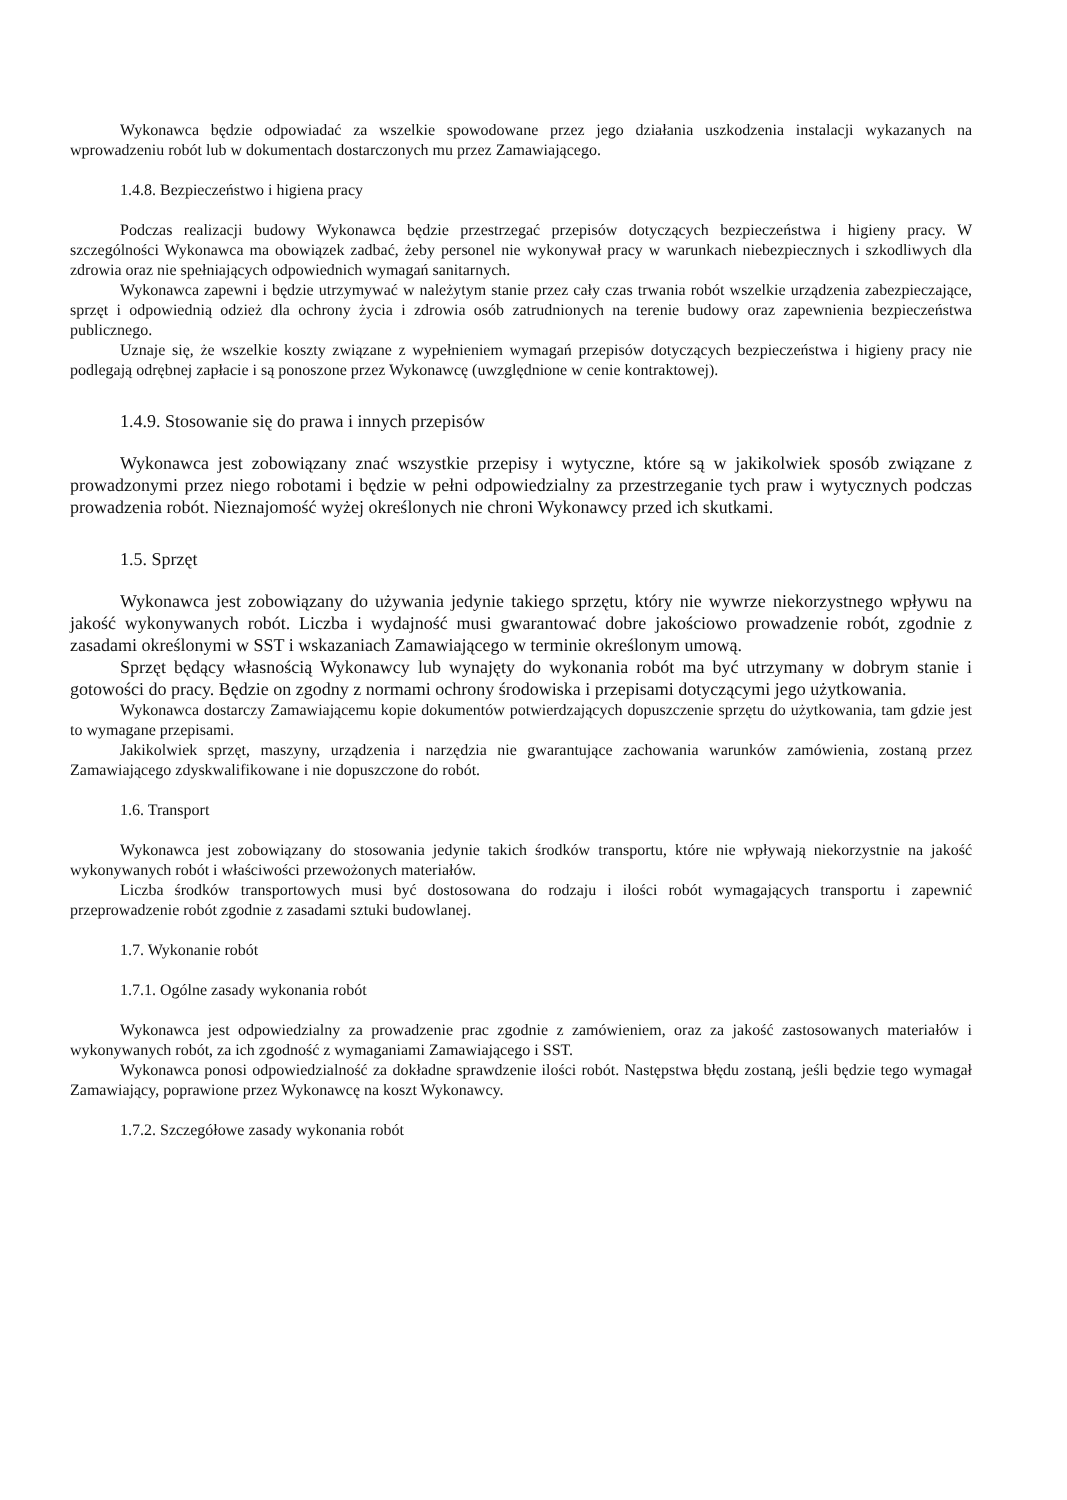Wykonawca będzie odpowiadać za wszelkie spowodowane przez jego działania uszkodzenia instalacji wykazanych na wprowadzeniu robót lub w dokumentach dostarczonych mu przez Zamawiającego.
1.4.8. Bezpieczeństwo i higiena pracy
Podczas realizacji budowy Wykonawca będzie przestrzegać przepisów dotyczących bezpieczeństwa i higieny pracy. W szczególności Wykonawca ma obowiązek zadbać, żeby personel nie wykonywał pracy w warunkach niebezpiecznych i szkodliwych dla zdrowia oraz nie spełniających odpowiednich wymagań sanitarnych.
Wykonawca zapewni i będzie utrzymywać w należytym stanie przez cały czas trwania robót wszelkie urządzenia zabezpieczające, sprzęt i odpowiednią odzież dla ochrony życia i zdrowia osób zatrudnionych na terenie budowy oraz zapewnienia bezpieczeństwa publicznego.
Uznaje się, że wszelkie koszty związane z wypełnieniem wymagań przepisów dotyczących bezpieczeństwa i higieny pracy nie podlegają odrębnej zapłacie i są ponoszone przez Wykonawcę (uwzględnione w cenie kontraktowej).
1.4.9. Stosowanie się do prawa i innych przepisów
Wykonawca jest zobowiązany znać wszystkie przepisy i wytyczne, które są w jakikolwiek sposób związane z prowadzonymi przez niego robotami i będzie w pełni odpowiedzialny za przestrzeganie tych praw i wytycznych podczas prowadzenia robót. Nieznajomość wyżej określonych nie chroni Wykonawcy przed ich skutkami.
1.5. Sprzęt
Wykonawca jest zobowiązany do używania jedynie takiego sprzętu, który nie wywrze niekorzystnego wpływu na jakość wykonywanych robót. Liczba i wydajność musi gwarantować dobre jakościowo prowadzenie robót, zgodnie z zasadami określonymi w SST i wskazaniach Zamawiającego w terminie określonym umową.
Sprzęt będący własnością Wykonawcy lub wynajęty do wykonania robót ma być utrzymany w dobrym stanie i gotowości do pracy. Będzie on zgodny z normami ochrony środowiska i przepisami dotyczącymi jego użytkowania.
Wykonawca dostarczy Zamawiającemu kopie dokumentów potwierdzających dopuszczenie sprzętu do użytkowania, tam gdzie jest to wymagane przepisami.
Jakikolwiek sprzęt, maszyny, urządzenia i narzędzia nie gwarantujące zachowania warunków zamówienia, zostaną przez Zamawiającego zdyskwalifikowane i nie dopuszczone do robót.
1.6. Transport
Wykonawca jest zobowiązany do stosowania jedynie takich środków transportu, które nie wpływają niekorzystnie na jakość wykonywanych robót i właściwości przewożonych materiałów.
Liczba środków transportowych musi być dostosowana do rodzaju i ilości robót wymagających transportu i zapewnić przeprowadzenie robót zgodnie z zasadami sztuki budowlanej.
1.7. Wykonanie robót
1.7.1. Ogólne zasady wykonania robót
Wykonawca jest odpowiedzialny za prowadzenie prac zgodnie z zamówieniem, oraz za jakość zastosowanych materiałów i wykonywanych robót, za ich zgodność z wymaganiami Zamawiającego i SST.
Wykonawca ponosi odpowiedzialność za dokładne sprawdzenie ilości robót. Następstwa błędu zostaną, jeśli będzie tego wymagał Zamawiający, poprawione przez Wykonawcę na koszt Wykonawcy.
1.7.2. Szczegółowe zasady wykonania robót